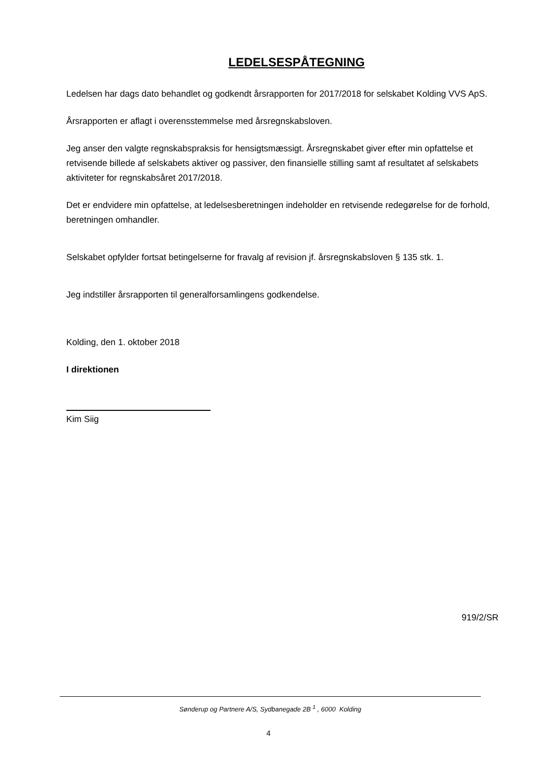LEDELSESPÅTEGNING
Ledelsen har dags dato behandlet og godkendt årsrapporten for 2017/2018 for selskabet Kolding VVS ApS.
Årsrapporten er aflagt i overensstemmelse med årsregnskabsloven.
Jeg anser den valgte regnskabspraksis for hensigtsmæssigt. Årsregnskabet giver efter min opfattelse et retvisende billede af selskabets aktiver og passiver, den finansielle stilling samt af resultatet af selskabets aktiviteter for regnskabsåret 2017/2018.
Det er endvidere min opfattelse, at ledelsesberetningen indeholder en retvisende redegørelse for de forhold, beretningen omhandler.
Selskabet opfylder fortsat betingelserne for fravalg af revision jf. årsregnskabsloven § 135 stk. 1.
Jeg indstiller årsrapporten til generalforsamlingens godkendelse.
Kolding, den 1. oktober 2018
I direktionen
Kim Siig
919/2/SR
Sønderup og Partnere A/S, Sydbanegade 2B <sup>1</sup> , 6000 Kolding
4